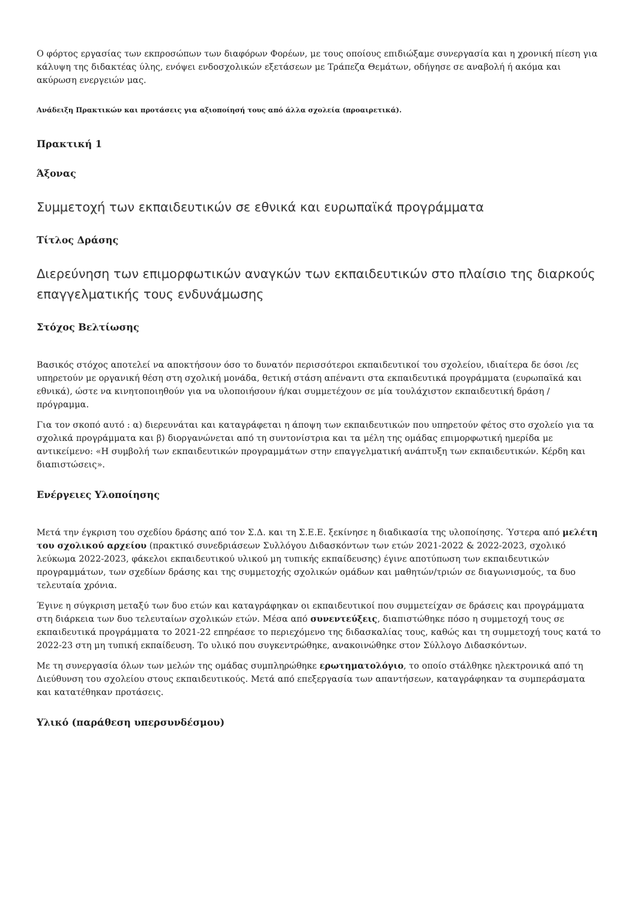Ο φόρτος εργασίας των εκπροσώπων των διαφόρων Φορέων, με τους οποίους επιδιώξαμε συνεργασία και η χρονική πίεση για κάλυψη της διδακτέας ύλης, ενόψει ενδοσχολικών εξετάσεων με Τράπεζα Θεμάτων, οδήγησε σε αναβολή ή ακόμα και ακύρωση ενεργειών μας.
Ανάδειξη Πρακτικών και προτάσεις για αξιοποίησή τους από άλλα σχολεία (προαιρετικά).
Πρακτική 1
Άξονας
Συμμετοχή των εκπαιδευτικών σε εθνικά και ευρωπαϊκά προγράμματα
Τίτλος Δράσης
Διερεύνηση των επιμορφωτικών αναγκών των εκπαιδευτικών στο πλαίσιο της διαρκούς επαγγελματικής τους ενδυνάμωσης
Στόχος Βελτίωσης
Βασικός στόχος αποτελεί να αποκτήσουν όσο το δυνατόν περισσότεροι εκπαιδευτικοί του σχολείου, ιδιαίτερα δε όσοι /ες υπηρετούν με οργανική θέση στη σχολική μονάδα, θετική στάση απέναντι στα εκπαιδευτικά προγράμματα (ευρωπαϊκά και εθνικά), ώστε να κινητοποιηθούν για να υλοποιήσουν ή/και συμμετέχουν σε μία τουλάχιστον εκπαιδευτική δράση / πρόγραμμα.
Για τον σκοπό αυτό : α) διερευνάται και καταγράφεται η άποψη των εκπαιδευτικών που υπηρετούν φέτος στο σχολείο για τα σχολικά προγράμματα και β) διοργανώνεται από τη συντονίστρια και τα μέλη της ομάδας επιμορφωτική ημερίδα με αντικείμενο: «Η συμβολή των εκπαιδευτικών προγραμμάτων στην επαγγελματική ανάπτυξη των εκπαιδευτικών. Κέρδη και διαπιστώσεις».
Ενέργειες Υλοποίησης
Μετά την έγκριση του σχεδίου δράσης από τον Σ.Δ. και τη Σ.Ε.Ε. ξεκίνησε η διαδικασία της υλοποίησης. Ύστερα από μελέτη του σχολικού αρχείου (πρακτικό συνεδριάσεων Συλλόγου Διδασκόντων των ετών 2021-2022 & 2022-2023, σχολικό λεύκωμα 2022-2023, φάκελοι εκπαιδευτικού υλικού μη τυπικής εκπαίδευσης) έγινε αποτύπωση των εκπαιδευτικών προγραμμάτων, των σχεδίων δράσης και της συμμετοχής σχολικών ομάδων και μαθητών/τριών σε διαγωνισμούς, τα δυο τελευταία χρόνια.
Έγινε η σύγκριση μεταξύ των δυο ετών και καταγράφηκαν οι εκπαιδευτικοί που συμμετείχαν σε δράσεις και προγράμματα στη διάρκεια των δυο τελευταίων σχολικών ετών. Μέσα από συνεντεύξεις, διαπιστώθηκε πόσο η συμμετοχή τους σε εκπαιδευτικά προγράμματα το 2021-22 επηρέασε το περιεχόμενο της διδασκαλίας τους, καθώς και τη συμμετοχή τους κατά το 2022-23 στη μη τυπική εκπαίδευση. Το υλικό που συγκεντρώθηκε, ανακοινώθηκε στον Σύλλογο Διδασκόντων.
Με τη συνεργασία όλων των μελών της ομάδας συμπληρώθηκε ερωτηματολόγιο, το οποίο στάλθηκε ηλεκτρονικά από τη Διεύθυνση του σχολείου στους εκπαιδευτικούς. Μετά από επεξεργασία των απαντήσεων, καταγράφηκαν τα συμπεράσματα και κατατέθηκαν προτάσεις.
Υλικό (παράθεση υπερσυνδέσμου)